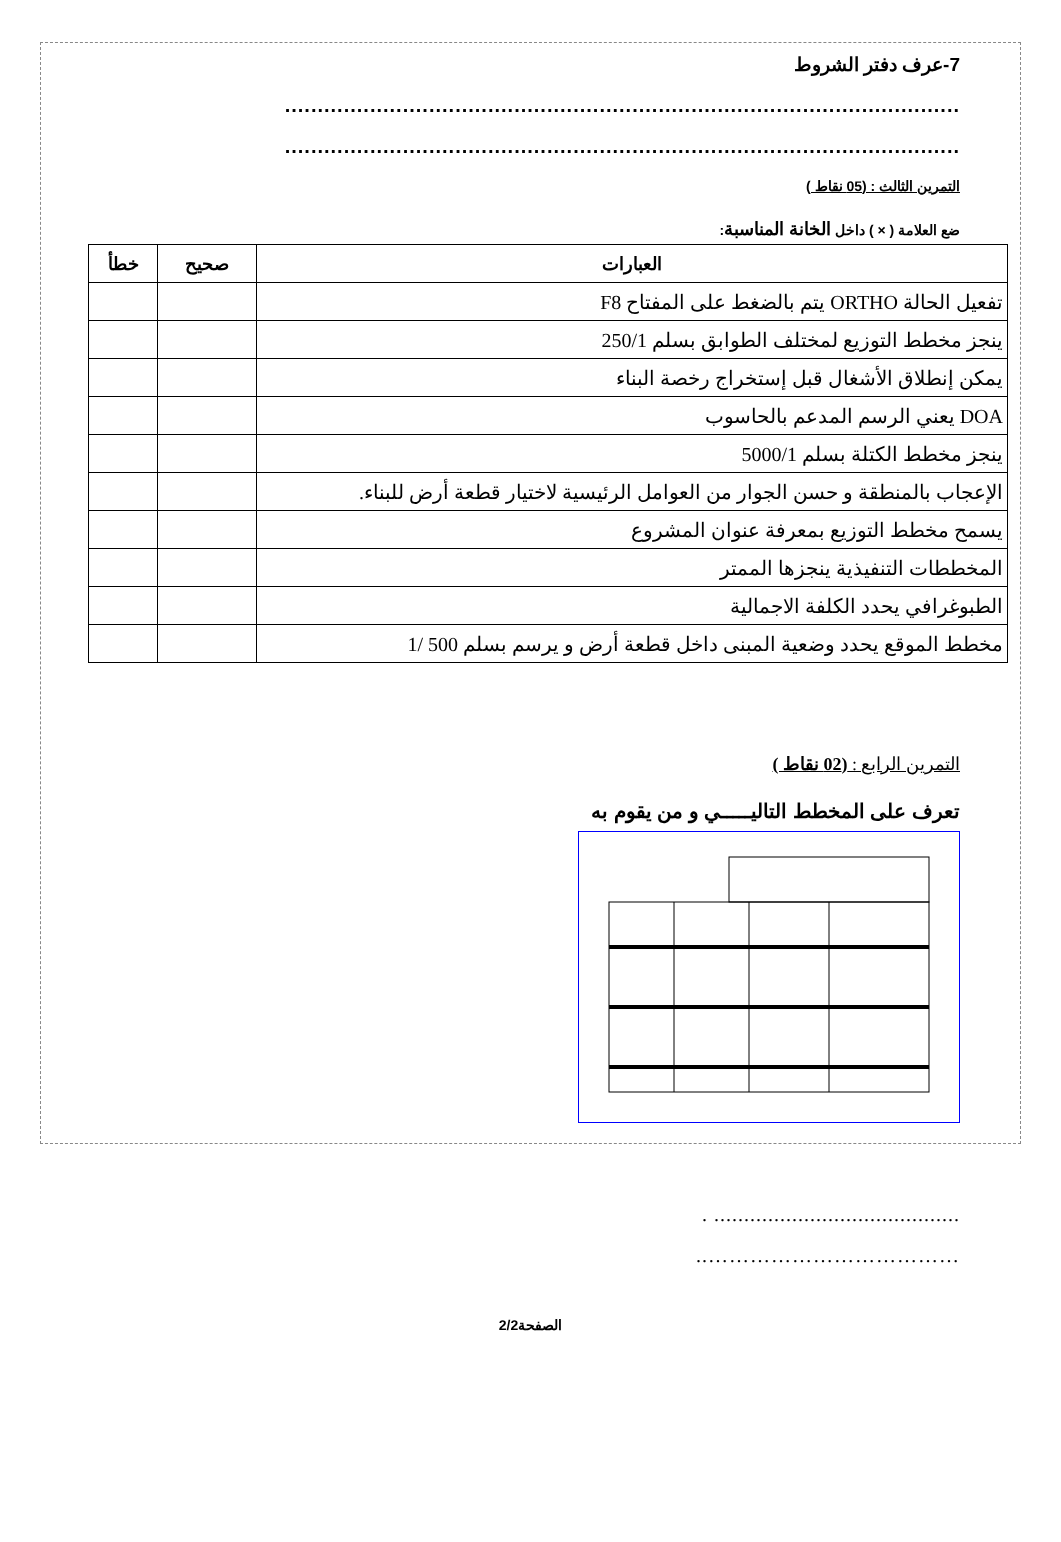7-عرف دفتر الشروط
.......................................................................................................
.......................................................................................................
التمرين الثالث : (05 نقاط )
ضع العلامة ( × ) داخل الخانة المناسبة:
| العبارات | صحيح | خطأ |
| --- | --- | --- |
| تفعيل الحالة ORTHO يتم بالضغط على المفتاح F8 | | |
| ينجز مخطط التوزيع لمختلف الطوابق بسلم 250/1 | | |
| يمكن إنطلاق الأشغال قبل إستخراج رخصة البناء | | |
| DOA يعني الرسم المدعم بالحاسوب | | |
| ينجز مخطط الكتلة بسلم 5000/1 | | |
| الإعجاب بالمنطقة و حسن الجوار من العوامل الرئيسية لاختيار قطعة أرض للبناء. | | |
| يسمح مخطط التوزيع بمعرفة عنوان المشروع | | |
| المخططات التنفيذية ينجزها الممتر | | |
| الطبوغرافي يحدد الكلفة الاجمالية | | |
| مخطط الموقع يحدد وضعية المبنى داخل قطعة أرض و يرسم بسلم 500 /1 | | |
التمرين الرابع : (02 نقاط )
تعرف على المخطط التاليـــــي و من يقوم به
......................................... .
………………………………..
الصفحة2/2